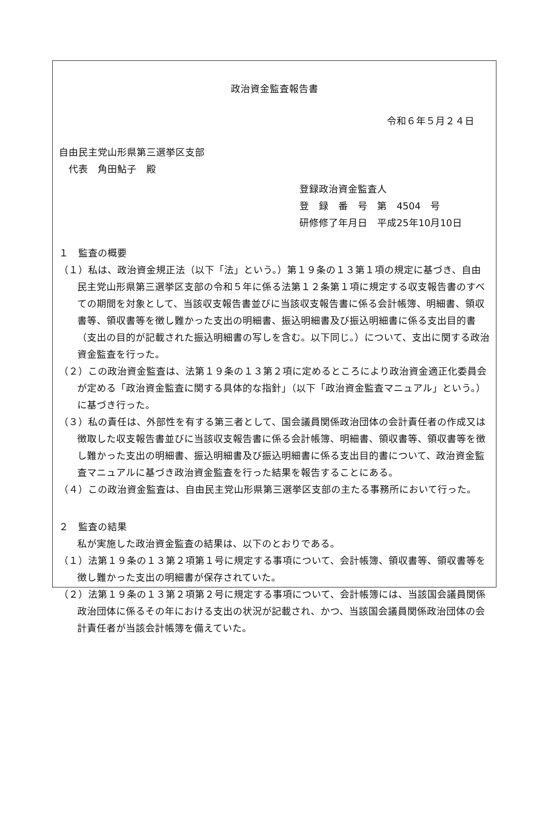政治資金監査報告書
令和６年５月２４日
自由民主党山形県第三選挙区支部
　代表　角田鮎子　殿
登録政治資金監査人
登　録　番　号　第　4504　号
研修修了年月日　平成25年10月10日
１　監査の概要
（１）私は、政治資金規正法（以下「法」という。）第１９条の１３第１項の規定に基づき、自由民主党山形県第三選挙区支部の令和５年に係る法第１２条第１項に規定する収支報告書のすべての期間を対象として、当該収支報告書並びに当該収支報告書に係る会計帳簿、明細書、領収書等、領収書等を徴し難かった支出の明細書、振込明細書及び振込明細書に係る支出目的書（支出の目的が記載された振込明細書の写しを含む。以下同じ。）について、支出に関する政治資金監査を行った。
（２）この政治資金監査は、法第１９条の１３第２項に定めるところにより政治資金適正化委員会が定める「政治資金監査に関する具体的な指針」（以下「政治資金監査マニュアル」という。）に基づき行った。
（３）私の責任は、外部性を有する第三者として、国会議員関係政治団体の会計責任者の作成又は徴取した収支報告書並びに当該収支報告書に係る会計帳簿、明細書、領収書等、領収書等を徴し難かった支出の明細書、振込明細書及び振込明細書に係る支出目的書について、政治資金監査マニュアルに基づき政治資金監査を行った結果を報告することにある。
（４）この政治資金監査は、自由民主党山形県第三選挙区支部の主たる事務所において行った。
２　監査の結果
私が実施した政治資金監査の結果は、以下のとおりである。
（１）法第１９条の１３第２項第１号に規定する事項について、会計帳簿、領収書等、領収書等を徴し難かった支出の明細書が保存されていた。
（２）法第１９条の１３第２項第２号に規定する事項について、会計帳簿には、当該国会議員関係政治団体に係るその年における支出の状況が記載され、かつ、当該国会議員関係政治団体の会計責任者が当該会計帳簿を備えていた。